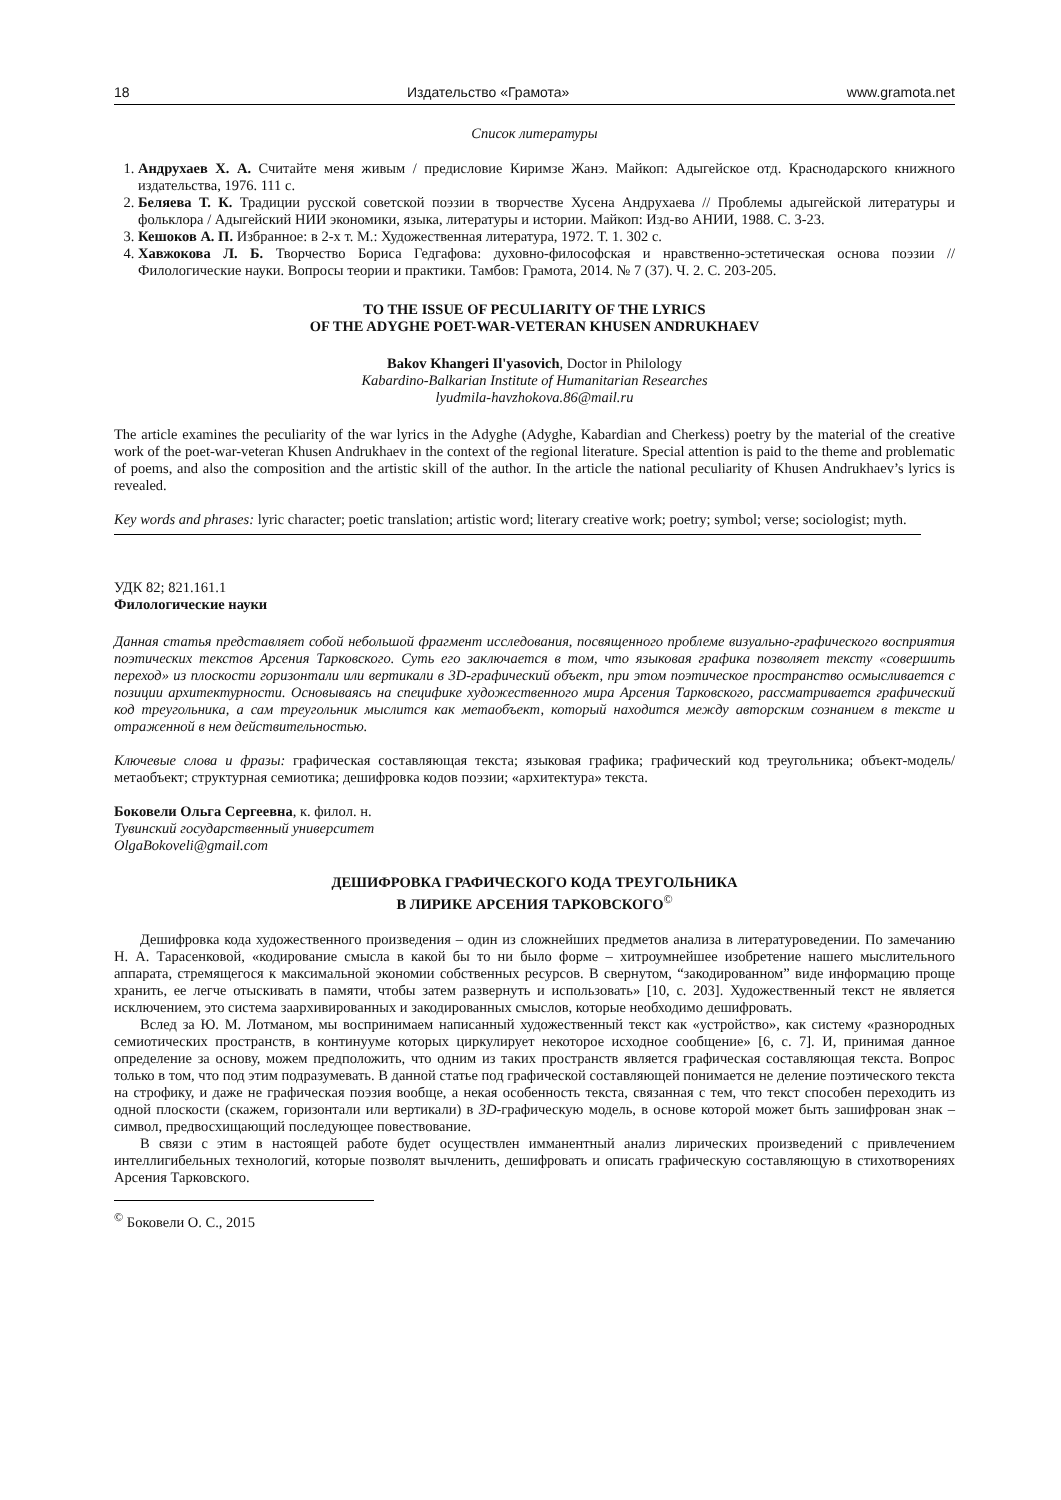18 Издательство «Грамота» www.gramota.net
Список литературы
1. Андрухаев Х. А. Считайте меня живым / предисловие Киримзе Жанэ. Майкоп: Адыгейское отд. Краснодарского книжного издательства, 1976. 111 с.
2. Беляева Т. К. Традиции русской советской поэзии в творчестве Хусена Андрухаева // Проблемы адыгейской литературы и фольклора / Адыгейский НИИ экономики, языка, литературы и истории. Майкоп: Изд-во АНИИ, 1988. С. 3-23.
3. Кешоков А. П. Избранное: в 2-х т. М.: Художественная литература, 1972. Т. 1. 302 с.
4. Хавжокова Л. Б. Творчество Бориса Гедгафова: духовно-философская и нравственно-эстетическая основа поэзии // Филологические науки. Вопросы теории и практики. Тамбов: Грамота, 2014. № 7 (37). Ч. 2. С. 203-205.
TO THE ISSUE OF PECULIARITY OF THE LYRICS
OF THE ADYGHE POET-WAR-VETERAN KHUSEN ANDRUKHAEV
Bakov Khangeri Il'yasovich, Doctor in Philology
Kabardino-Balkarian Institute of Humanitarian Researches
lyudmila-havzhokova.86@mail.ru
The article examines the peculiarity of the war lyrics in the Adyghe (Adyghe, Kabardian and Cherkess) poetry by the material of the creative work of the poet-war-veteran Khusen Andrukhaev in the context of the regional literature. Special attention is paid to the theme and problematic of poems, and also the composition and the artistic skill of the author. In the article the national peculiarity of Khusen Andrukhaev’s lyrics is revealed.
Key words and phrases: lyric character; poetic translation; artistic word; literary creative work; poetry; symbol; verse; sociologist; myth.
УДК 82; 821.161.1
Филологические науки
Данная статья представляет собой небольшой фрагмент исследования, посвященного проблеме визуально-графического восприятия поэтических текстов Арсения Тарковского. Суть его заключается в том, что языковая графика позволяет тексту «совершить переход» из плоскости горизонтали или вертикали в 3D-графический объект, при этом поэтическое пространство осмысливается с позиции архитектурности. Основываясь на специфике художественного мира Арсения Тарковского, рассматривается графический код треугольника, а сам треугольник мыслится как метаобъект, который находится между авторским сознанием в тексте и отраженной в нем действительностью.
Ключевые слова и фразы: графическая составляющая текста; языковая графика; графический код треугольника; объект-модель/метаобъект; структурная семиотика; дешифровка кодов поэзии; «архитектура» текста.
Боковели Ольга Сергеевна, к. филол. н.
Тувинский государственный университет
OlgaBokoveli@gmail.com
ДЕШИФРОВКА ГРАФИЧЕСКОГО КОДА ТРЕУГОЛЬНИКА
В ЛИРИКЕ АРСЕНИЯ ТАРКОВСКОГО<sup>©</sup>
Дешифровка кода художественного произведения – один из сложнейших предметов анализа в литературоведении. По замечанию Н. А. Тарасенковой, «кодирование смысла в какой бы то ни было форме – хитроумнейшее изобретение нашего мыслительного аппарата, стремящегося к максимальной экономии собственных ресурсов. В свернутом, “закодированном” виде информацию проще хранить, ее легче отыскивать в памяти, чтобы затем развернуть и использовать» [10, с. 203]. Художественный текст не является исключением, это система заархивированных и закодированных смыслов, которые необходимо дешифровать.
Вслед за Ю. М. Лотманом, мы воспринимаем написанный художественный текст как «устройство», как систему «разнородных семиотических пространств, в континууме которых циркулирует некоторое исходное сообщение» [6, с. 7]. И, принимая данное определение за основу, можем предположить, что одним из таких пространств является графическая составляющая текста. Вопрос только в том, что под этим подразумевать. В данной статье под графической составляющей понимается не деление поэтического текста на строфику, и даже не графическая поэзия вообще, а некая особенность текста, связанная с тем, что текст способен переходить из одной плоскости (скажем, горизонтали или вертикали) в 3D-графическую модель, в основе которой может быть зашифрован знак – символ, предвосхищающий последующее повествование.
В связи с этим в настоящей работе будет осуществлен имманентный анализ лирических произведений с привлечением интеллигибельных технологий, которые позволят вычленить, дешифровать и описать графическую составляющую в стихотворениях Арсения Тарковского.
<sup>©</sup> Боковели О. С., 2015